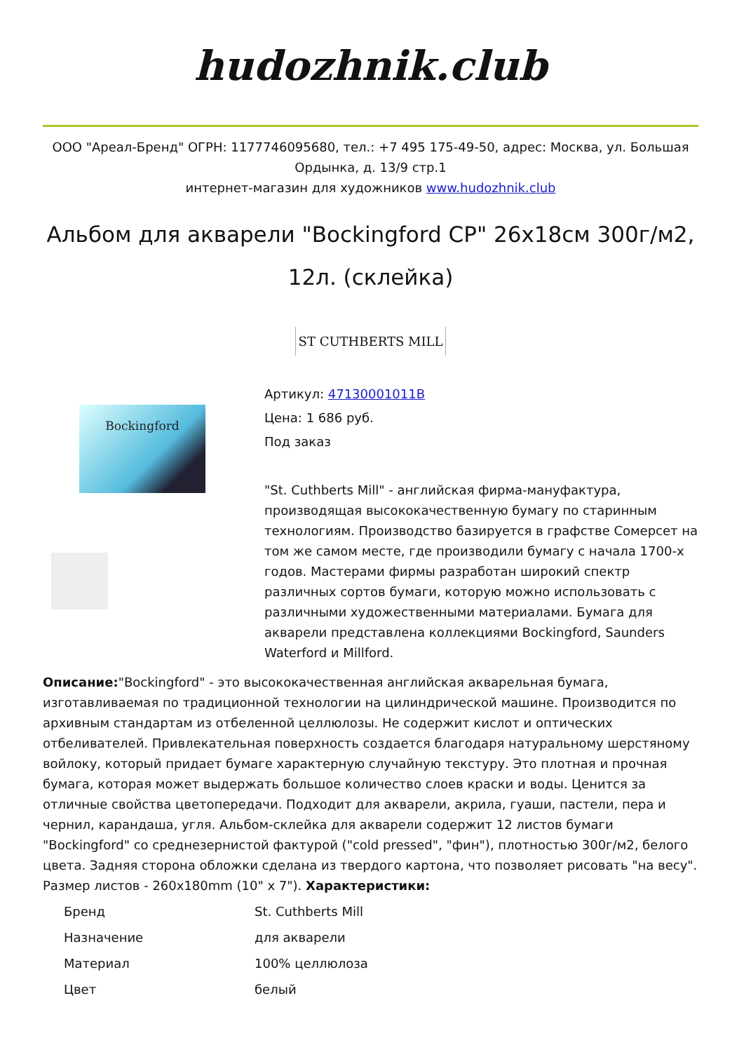hudozhnik.club
ООО "Ареал-Бренд" ОГРН: 1177746095680, тел.: +7 495 175-49-50, адрес: Москва, ул. Большая Ордынка, д. 13/9 стр.1
интернет-магазин для художников www.hudozhnik.club
Альбом для акварели "Bockingford CP" 26x18см 300г/м2, 12л. (склейка)
ST CUTHBERTS MILL
Bockingford
Артикул: 47130001011B
Цена: 1 686 руб.
Под заказ
"St. Cuthberts Mill" - английская фирма-мануфактура, производящая высококачественную бумагу по старинным технологиям. Производство базируется в графстве Сомерсет на том же самом месте, где производили бумагу с начала 1700-х годов. Мастерами фирмы разработан широкий спектр различных сортов бумаги, которую можно использовать с различными художественными материалами. Бумага для акварели представлена коллекциями Bockingford, Saunders Waterford и Millford.
Описание:"Bockingford" - это высококачественная английская акварельная бумага, изготавливаемая по традиционной технологии на цилиндрической машине. Производится по архивным стандартам из отбеленной целлюлозы. Не содержит кислот и оптических отбеливателей. Привлекательная поверхность создается благодаря натуральному шерстяному войлоку, который придает бумаге характерную случайную текстуру. Это плотная и прочная бумага, которая может выдержать большое количество слоев краски и воды. Ценится за отличные свойства цветопередачи. Подходит для акварели, акрила, гуаши, пастели, пера и чернил, карандаша, угля. Альбом-склейка для акварели содержит 12 листов бумаги "Bockingford" со среднезернистой фактурой ("cold pressed", "фин"), плотностью 300г/м2, белого цвета. Задняя сторона обложки сделана из твердого картона, что позволяет рисовать "на весу". Размер листов - 260x180mm (10" x 7"). Характеристики:
| Бренд | St. Cuthberts Mill |
| Назначение | для акварели |
| Материал | 100% целлюлоза |
| Цвет | белый |